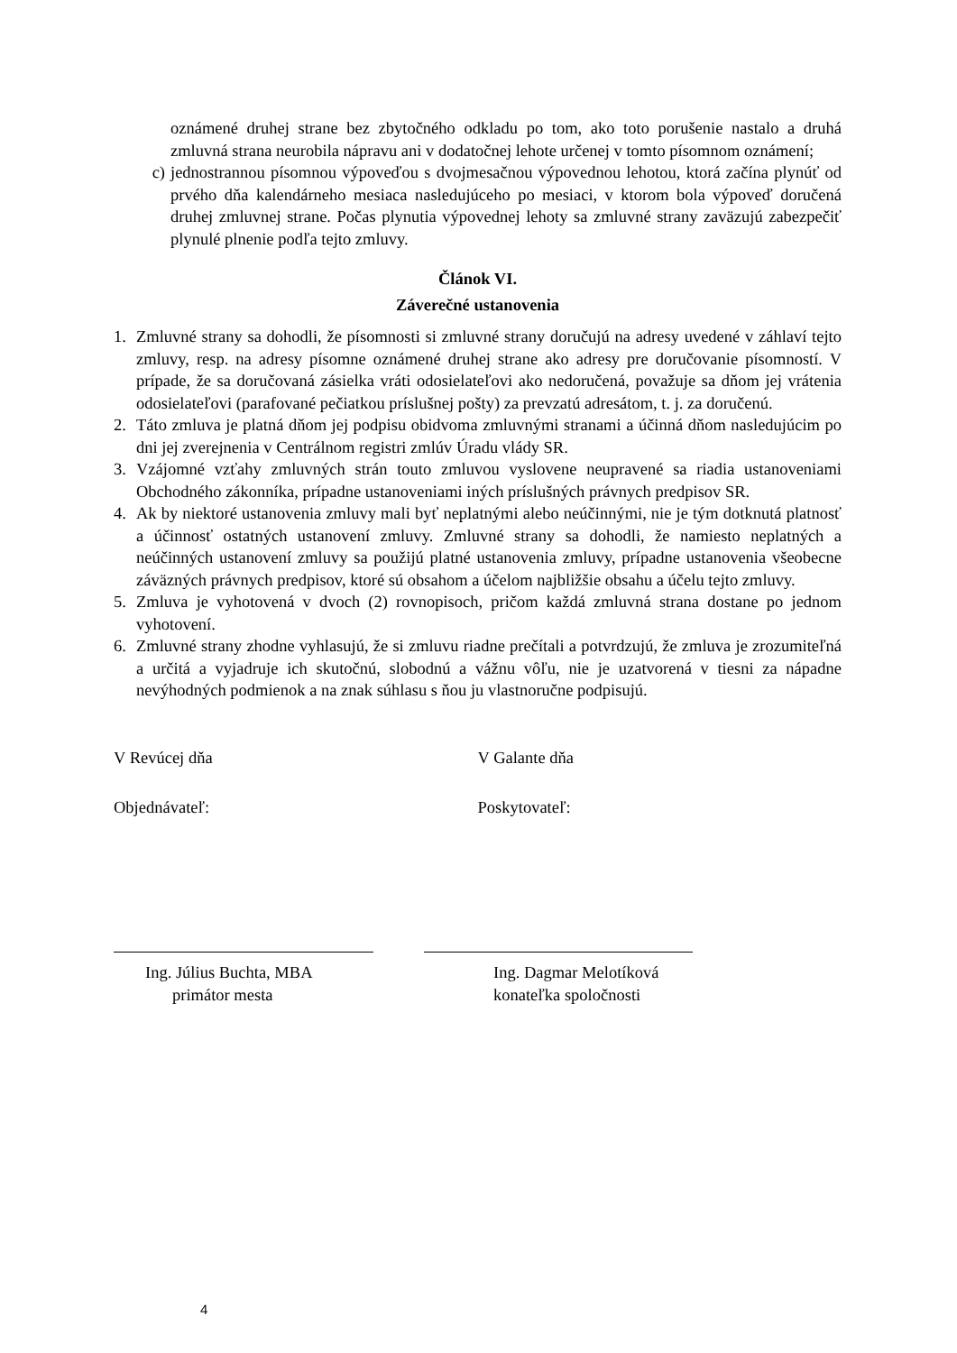oznámené druhej strane bez zbytočného odkladu po tom, ako toto porušenie nastalo a druhá zmluvná strana neurobila nápravu ani v dodatočnej lehote určenej v tomto písomnom oznámení;
c) jednostrannou písomnou výpoveďou s dvojmesačnou výpovednou lehotou, ktorá začína plynúť od prvého dňa kalendárneho mesiaca nasledujúceho po mesiaci, v ktorom bola výpoveď doručená druhej zmluvnej strane. Počas plynutia výpovednej lehoty sa zmluvné strany zaväzujú zabezpečiť plynulé plnenie podľa tejto zmluvy.
Článok VI.
Záverečné ustanovenia
1. Zmluvné strany sa dohodli, že písomnosti si zmluvné strany doručujú na adresy uvedené v záhlaví tejto zmluvy, resp. na adresy písomne oznámené druhej strane ako adresy pre doručovanie písomností. V prípade, že sa doručovaná zásielka vráti odosielateľovi ako nedoručená, považuje sa dňom jej vrátenia odosielateľovi (parafované pečiatkou príslušnej pošty) za prevzatú adresátom, t. j. za doručenú.
2. Táto zmluva je platná dňom jej podpisu obidvoma zmluvnými stranami a účinná dňom nasledujúcim po dni jej zverejnenia v Centrálnom registri zmlúv Úradu vlády SR.
3. Vzájomné vzťahy zmluvných strán touto zmluvou vyslovene neupravené sa riadia ustanoveniami Obchodného zákonníka, prípadne ustanoveniami iných príslušných právnych predpisov SR.
4. Ak by niektoré ustanovenia zmluvy mali byť neplatnými alebo neúčinnými, nie je tým dotknutá platnosť a účinnosť ostatných ustanovení zmluvy. Zmluvné strany sa dohodli, že namiesto neplatných a neúčinných ustanovení zmluvy sa použijú platné ustanovenia zmluvy, prípadne ustanovenia všeobecne záväzných právnych predpisov, ktoré sú obsahom a účelom najbližšie obsahu a účelu tejto zmluvy.
5. Zmluva je vyhotovená v dvoch (2) rovnopisoch, pričom každá zmluvná strana dostane po jednom vyhotovení.
6. Zmluvné strany zhodne vyhlasujú, že si zmluvu riadne prečítali a potvrdzujú, že zmluva je zrozumiteľná a určitá a vyjadruje ich skutočnú, slobodnú a vážnu vôľu, nie je uzatvorená v tiesni za nápadne nevýhodných podmienok a na znak súhlasu s ňou ju vlastnoručne podpisujú.
V Revúcej dňa V Galante dňa
Objednávateľ: Poskytovateľ:
Ing. Július Buchta, MBA
primátor mesta
Ing. Dagmar Melotíková
konateľka spoločnosti
4